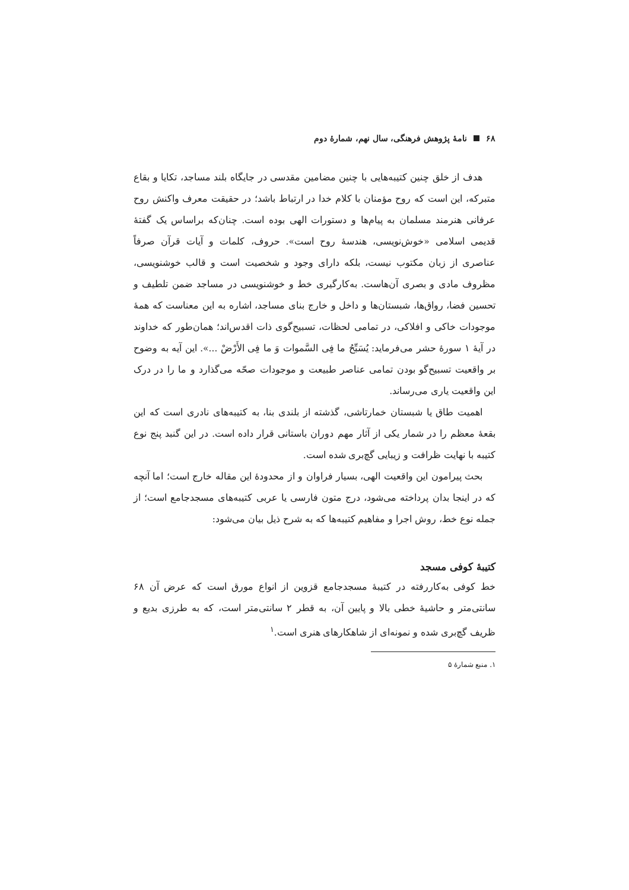۶۸ نامهٔ پژوهش فرهنگی، سال نهم، شمارهٔ دوم
هدف از خلق چنین کتیبه‌هایی با چنین مضامین مقدسی در جایگاه بلند مساجد، تکایا و بقاع متبرکه، این است که روح مؤمنان با کلام خدا در ارتباط باشد؛ در حقیقت معرف واکنش روح عرفانی هنرمند مسلمان به پیام‌ها و دستورات الهی بوده است. چنان‌که براساس یک گفتهٔ قدیمی اسلامی «خوش‌نویسی، هندسهٔ روح است». حروف، کلمات و آیات قرآن صرفاً عناصری از زبان مکتوب نیست، بلکه دارای وجود و شخصیت است و قالب خوشنویسی، مظروف مادی و بصری آن‌هاست. به‌کارگیری خط و خوشنویسی در مساجد ضمن تلطیف و تحسین فضا، رواق‌ها، شبستان‌ها و داخل و خارج بنای مساجد، اشاره به این معناست که همهٔ موجودات خاکی و افلاکی، در تمامی لحظات، تسبیح‌گوی ذات اقدس‌اند؛ همان‌طور که خداوند در آیهٔ ۱ سورهٔ حشر می‌فرماید: یُسَبِّحُ ما فِی السَّموات وَ ما فِی الأَرْضْ ...». این آیه به وضوح بر واقعیت تسبیح‌گو بودن تمامی عناصر طبیعت و موجودات صحّه می‌گذارد و ما را در درک این واقعیت یاری می‌رساند.
اهمیت طاق یا شبستان خمارتاشی، گذشته از بلندی بنا، به کتیبه‌های نادری است که این بقعهٔ معظم را در شمار یکی از آثار مهم دوران باستانی قرار داده است. در این گنبد پنج نوع کتیبه با نهایت ظرافت و زیبایی گچ‌بری شده است.
بحث پیرامون این واقعیت الهی، بسیار فراوان و از محدودهٔ این مقاله خارج است؛ اما آنچه که در اینجا بدان پرداخته می‌شود، درج متون فارسی یا عربی کتیبه‌های مسجدجامع است؛ از جمله نوع خط، روش اجرا و مفاهیم کتیبه‌ها که به شرح ذیل بیان می‌شود:
کتیبهٔ کوفی مسجد
خط کوفی به‌کاررفته در کتیبهٔ مسجدجامع قزوین از انواع مورق است که عرض آن ۶۸ سانتی‌متر و حاشیهٔ خطی بالا و پایین آن، به قطر ۲ سانتی‌متر است، که به طرزی بدیع و ظریف گچ‌بری شده و نمونه‌ای از شاهکارهای هنری است.<sup>۱</sup>
۱. منبع شمارهٔ ۵